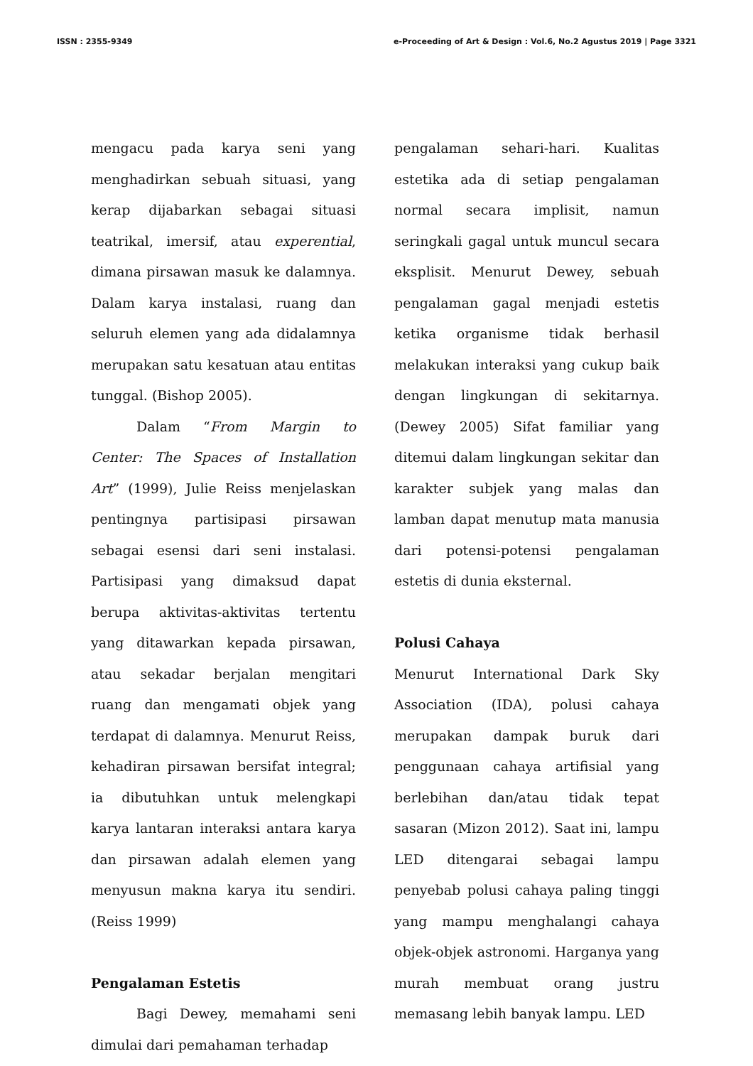ISSN : 2355-9349 e-Proceeding of Art & Design : Vol.6, No.2 Agustus 2019 | Page 3321
mengacu pada karya seni yang menghadirkan sebuah situasi, yang kerap dijabarkan sebagai situasi teatrikal, imersif, atau experential, dimana pirsawan masuk ke dalamnya. Dalam karya instalasi, ruang dan seluruh elemen yang ada didalamnya merupakan satu kesatuan atau entitas tunggal. (Bishop 2005).
Dalam “From Margin to Center: The Spaces of Installation Art” (1999), Julie Reiss menjelaskan pentingnya partisipasi pirsawan sebagai esensi dari seni instalasi. Partisipasi yang dimaksud dapat berupa aktivitas-aktivitas tertentu yang ditawarkan kepada pirsawan, atau sekadar berjalan mengitari ruang dan mengamati objek yang terdapat di dalamnya. Menurut Reiss, kehadiran pirsawan bersifat integral; ia dibutuhkan untuk melengkapi karya lantaran interaksi antara karya dan pirsawan adalah elemen yang menyusun makna karya itu sendiri. (Reiss 1999)
Pengalaman Estetis
Bagi Dewey, memahami seni dimulai dari pemahaman terhadap
pengalaman sehari-hari. Kualitas estetika ada di setiap pengalaman normal secara implisit, namun seringkali gagal untuk muncul secara eksplisit. Menurut Dewey, sebuah pengalaman gagal menjadi estetis ketika organisme tidak berhasil melakukan interaksi yang cukup baik dengan lingkungan di sekitarnya. (Dewey 2005) Sifat familiar yang ditemui dalam lingkungan sekitar dan karakter subjek yang malas dan lamban dapat menutup mata manusia dari potensi-potensi pengalaman estetis di dunia eksternal.
Polusi Cahaya
Menurut International Dark Sky Association (IDA), polusi cahaya merupakan dampak buruk dari penggunaan cahaya artifisial yang berlebihan dan/atau tidak tepat sasaran (Mizon 2012). Saat ini, lampu LED ditengarai sebagai lampu penyebab polusi cahaya paling tinggi yang mampu menghalangi cahaya objek-objek astronomi. Harganya yang murah membuat orang justru memasang lebih banyak lampu. LED